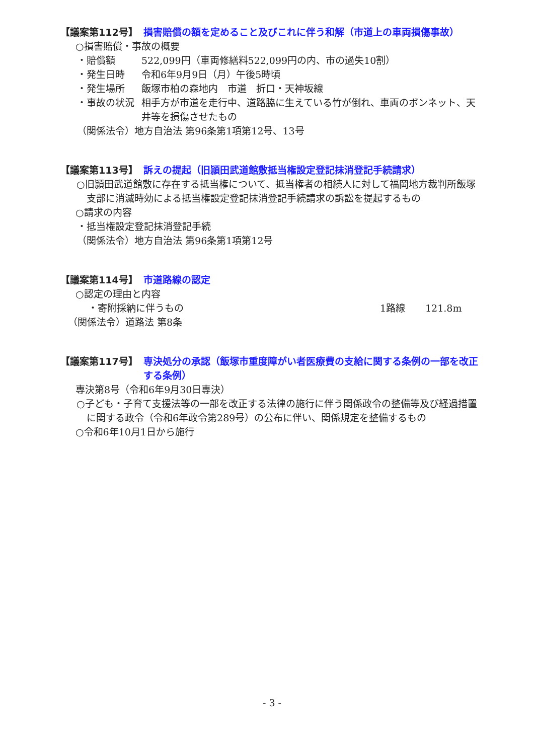【議案第112号】 損害賠償の額を定めること及びこれに伴う和解（市道上の車両損傷事故）
○損害賠償・事故の概要
・賠償額 522,099円（車両修繕料522,099円の内、市の過失10割）
・発生日時 令和6年9月9日（月）午後5時頃
・発生場所 飯塚市柏の森地内　市道　折口・天神坂線
・事故の状況 相手方が市道を走行中、道路脇に生えている竹が倒れ、車両のボンネット、天井等を損傷させたもの
（関係法令）地方自治法 第96条第1項第12号、13号
【議案第113号】 訴えの提起（旧頴田武道館敷抵当権設定登記抹消登記手続請求）
○旧頴田武道館敷に存在する抵当権について、抵当権者の相続人に対して福岡地方裁判所飯塚支部に消滅時効による抵当権設定登記抹消登記手続請求の訴訟を提起するもの
○請求の内容
・抵当権設定登記抹消登記手続
（関係法令）地方自治法 第96条第1項第12号
【議案第114号】 市道路線の認定
○認定の理由と内容
・寄附採納に伴うもの 1路線 121.8m
（関係法令）道路法 第8条
【議案第117号】 専決処分の承認（飯塚市重度障がい者医療費の支給に関する条例の一部を改正する条例）
専決第8号（令和6年9月30日専決）
○子ども・子育て支援法等の一部を改正する法律の施行に伴う関係政令の整備等及び経過措置に関する政令（令和6年政令第289号）の公布に伴い、関係規定を整備するもの
○令和6年10月1日から施行
- 3 -